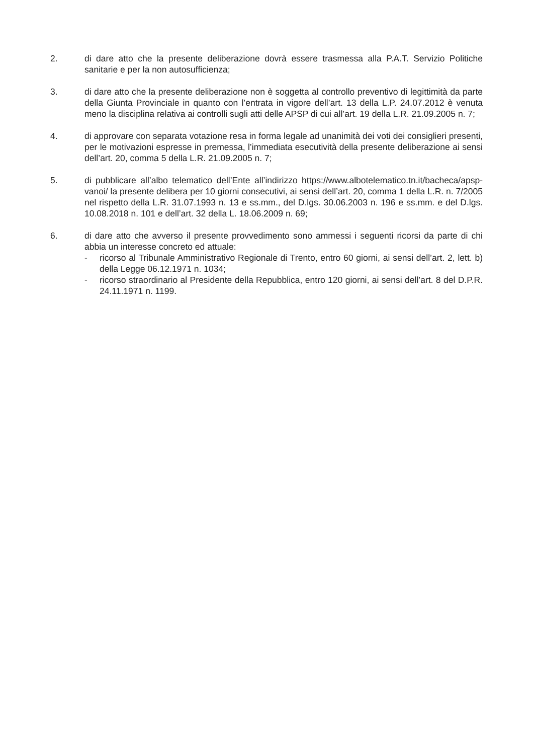2. di dare atto che la presente deliberazione dovrà essere trasmessa alla P.A.T. Servizio Politiche sanitarie e per la non autosufficienza;
3. di dare atto che la presente deliberazione non è soggetta al controllo preventivo di legittimità da parte della Giunta Provinciale in quanto con l’entrata in vigore dell’art. 13 della L.P. 24.07.2012 è venuta meno la disciplina relativa ai controlli sugli atti delle APSP di cui all’art. 19 della L.R. 21.09.2005 n. 7;
4. di approvare con separata votazione resa in forma legale ad unanimità dei voti dei consiglieri presenti, per le motivazioni espresse in premessa, l’immediata esecutività della presente deliberazione ai sensi dell’art. 20, comma 5 della L.R. 21.09.2005 n. 7;
5. di pubblicare all’albo telematico dell’Ente all’indirizzo https://www.albotelematico.tn.it/bacheca/apsp-vanoi/ la presente delibera per 10 giorni consecutivi, ai sensi dell’art. 20, comma 1 della L.R. n. 7/2005 nel rispetto della L.R. 31.07.1993 n. 13 e ss.mm., del D.lgs. 30.06.2003 n. 196 e ss.mm. e del D.lgs. 10.08.2018 n. 101 e dell’art. 32 della L. 18.06.2009 n. 69;
6. di dare atto che avverso il presente provvedimento sono ammessi i seguenti ricorsi da parte di chi abbia un interesse concreto ed attuale:
- ricorso al Tribunale Amministrativo Regionale di Trento, entro 60 giorni, ai sensi dell’art. 2, lett. b) della Legge 06.12.1971 n. 1034;
- ricorso straordinario al Presidente della Repubblica, entro 120 giorni, ai sensi dell’art. 8 del D.P.R. 24.11.1971 n. 1199.